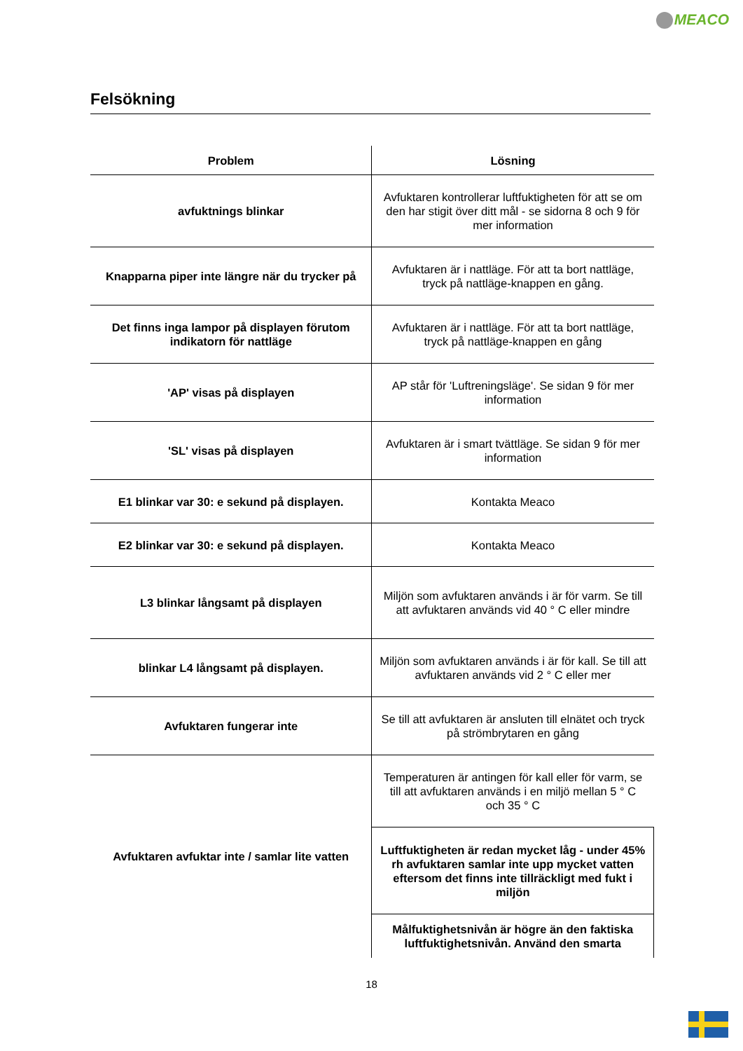MEACO
Felsökning
| Problem | Lösning |
| --- | --- |
| avfuktnings blinkar | Avfuktaren kontrollerar luftfuktigheten för att se om den har stigit över ditt mål - se sidorna 8 och 9 för mer information |
| Knapparna piper inte längre när du trycker på | Avfuktaren är i nattläge. För att ta bort nattläge, tryck på nattläge-knappen en gång. |
| Det finns inga lampor på displayen förutom indikatorn för nattläge | Avfuktaren är i nattläge. För att ta bort nattläge, tryck på nattläge-knappen en gång |
| 'AP' visas på displayen | AP står för 'Luftreningsläge'. Se sidan 9 för mer information |
| 'SL' visas på displayen | Avfuktaren är i smart tvättläge. Se sidan 9 för mer information |
| E1 blinkar var 30: e sekund på displayen. | Kontakta Meaco |
| E2 blinkar var 30: e sekund på displayen. | Kontakta Meaco |
| L3 blinkar långsamt på displayen | Miljön som avfuktaren används i är för varm. Se till att avfuktaren används vid 40 ° C eller mindre |
| blinkar L4 långsamt på displayen. | Miljön som avfuktaren används i är för kall. Se till att avfuktaren används vid 2 ° C eller mer |
| Avfuktaren fungerar inte | Se till att avfuktaren är ansluten till elnätet och tryck på strömbrytaren en gång |
| Avfuktaren avfuktar inte / samlar lite vatten | Temperaturen är antingen för kall eller för varm, se till att avfuktaren används i en miljö mellan 5 ° C och 35 ° C |
| | Luftfuktigheten är redan mycket låg - under 45% rh avfuktaren samlar inte upp mycket vatten eftersom det finns inte tillräckligt med fukt i miljön |
| | Målfuktighetsnivån är högre än den faktiska luftfuktighetsnivån. Använd den smarta |
18